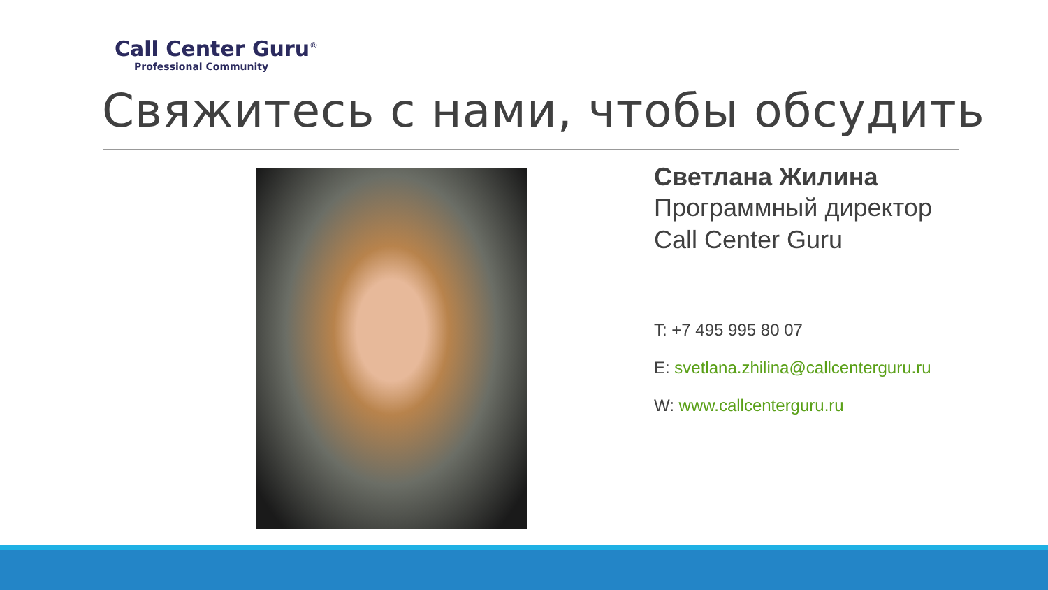Call Center Guru<sup>®</sup>
Professional Community
Свяжитесь с нами, чтобы обсудить
Светлана Жилина
Программный директор
Call Center Guru
T: +7 495 995 80 07
E: svetlana.zhilina@callcenterguru.ru
W: www.callcenterguru.ru